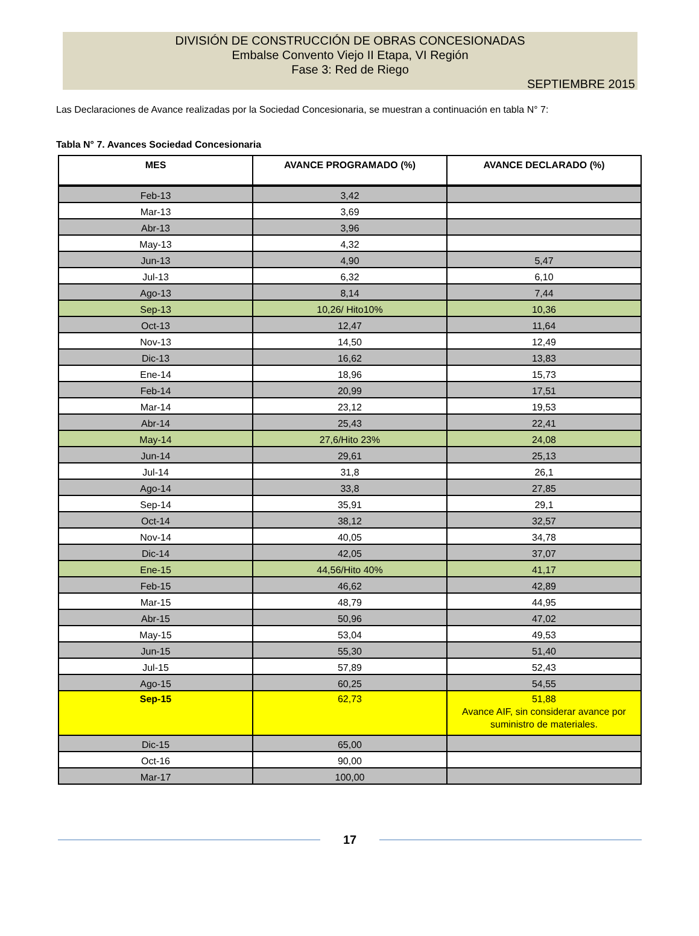DIVISIÓN DE CONSTRUCCIÓN DE OBRAS CONCESIONADAS
Embalse Convento Viejo II Etapa, VI Región
Fase 3: Red de Riego
SEPTIEMBRE 2015
Las Declaraciones de Avance realizadas por la Sociedad Concesionaria, se muestran a continuación en tabla N° 7:
Tabla N° 7. Avances Sociedad Concesionaria
| MES | AVANCE PROGRAMADO (%) | AVANCE DECLARADO (%) |
| --- | --- | --- |
| Feb-13 | 3,42 | |
| Mar-13 | 3,69 | |
| Abr-13 | 3,96 | |
| May-13 | 4,32 | |
| Jun-13 | 4,90 | 5,47 |
| Jul-13 | 6,32 | 6,10 |
| Ago-13 | 8,14 | 7,44 |
| Sep-13 | 10,26/ Hito10% | 10,36 |
| Oct-13 | 12,47 | 11,64 |
| Nov-13 | 14,50 | 12,49 |
| Dic-13 | 16,62 | 13,83 |
| Ene-14 | 18,96 | 15,73 |
| Feb-14 | 20,99 | 17,51 |
| Mar-14 | 23,12 | 19,53 |
| Abr-14 | 25,43 | 22,41 |
| May-14 | 27,6/Hito 23% | 24,08 |
| Jun-14 | 29,61 | 25,13 |
| Jul-14 | 31,8 | 26,1 |
| Ago-14 | 33,8 | 27,85 |
| Sep-14 | 35,91 | 29,1 |
| Oct-14 | 38,12 | 32,57 |
| Nov-14 | 40,05 | 34,78 |
| Dic-14 | 42,05 | 37,07 |
| Ene-15 | 44,56/Hito 40% | 41,17 |
| Feb-15 | 46,62 | 42,89 |
| Mar-15 | 48,79 | 44,95 |
| Abr-15 | 50,96 | 47,02 |
| May-15 | 53,04 | 49,53 |
| Jun-15 | 55,30 | 51,40 |
| Jul-15 | 57,89 | 52,43 |
| Ago-15 | 60,25 | 54,55 |
| Sep-15 | 62,73 | 51,88 Avance AIF, sin considerar avance por suministro de materiales. |
| Dic-15 | 65,00 | |
| Oct-16 | 90,00 | |
| Mar-17 | 100,00 | |
17